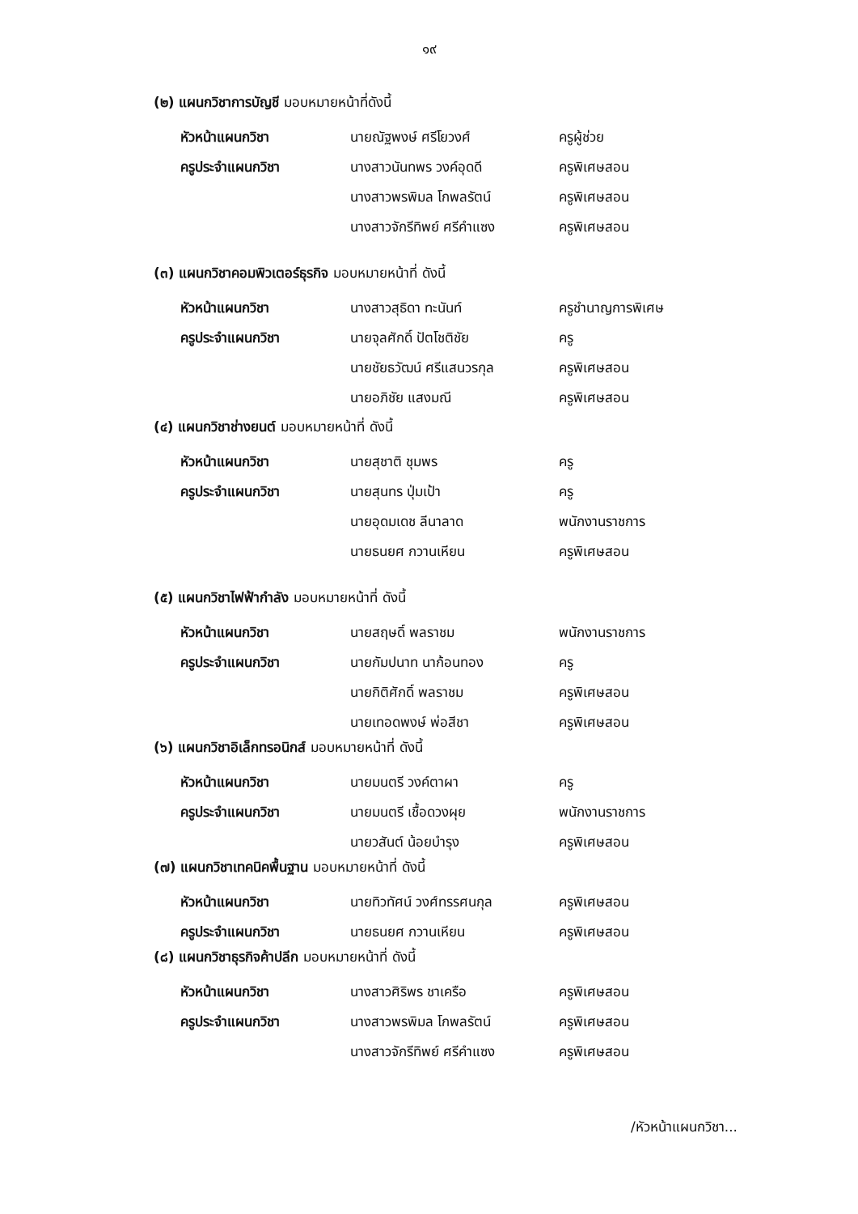๑๙
(๒) แผนกวิชาการบัญชี มอบหมายหน้าที่ดังนี้
หัวหน้าแผนกวิชา นายณัฐพงษ์ ศรีโยวงศ์ ครูผู้ช่วย
ครูประจำแผนกวิชา นางสาวนันทพร วงค์อุดดี ครูพิเศษสอน
นางสาวพรพิมล โกพลรัตน์ ครูพิเศษสอน
นางสาวจักรีทิพย์ ศรีคำแซง ครูพิเศษสอน
(๓) แผนกวิชาคอมพิวเตอร์ธุรกิจ มอบหมายหน้าที่ ดังนี้
หัวหน้าแผนกวิชา นางสาวสุธิดา ทะนันท์ ครูชำนาญการพิเศษ
ครูประจำแผนกวิชา นายจุลศักดิ์ ปัตโชติชัย ครู
นายชัยธวัฒน์ ศรีแสนวรกุล ครูพิเศษสอน
นายอภิชัย แสงมณี ครูพิเศษสอน
(๔) แผนกวิชาช่างยนต์ มอบหมายหน้าที่ ดังนี้
หัวหน้าแผนกวิชา นายสุชาติ ชุมพร ครู
ครูประจำแผนกวิชา นายสุนทร ปุ่มเป้า ครู
นายอุดมเดช ลีนาลาด พนักงานราชการ
นายธนยศ กวานเหียน ครูพิเศษสอน
(๕) แผนกวิชาไฟฟ้ากำลัง มอบหมายหน้าที่ ดังนี้
หัวหน้าแผนกวิชา นายสฤษดิ์ พลราชม พนักงานราชการ
ครูประจำแผนกวิชา นายกัมปนาท นาก้อนทอง ครู
นายกิติศักดิ์ พลราชม ครูพิเศษสอน
นายเทอดพงษ์ พ่อสีชา ครูพิเศษสอน
(๖) แผนกวิชาอิเล็กทรอนิกส์ มอบหมายหน้าที่ ดังนี้
หัวหน้าแผนกวิชา นายมนตรี วงค์ตาผา ครู
ครูประจำแผนกวิชา นายมนตรี เชื้อดวงผุย พนักงานราชการ
นายวสันต์ น้อยบำรุง ครูพิเศษสอน
(๗) แผนกวิชาเทคนิคพื้นฐาน มอบหมายหน้าที่ ดังนี้
หัวหน้าแผนกวิชา นายทิวทัศน์ วงศ์ทรรศนกุล ครูพิเศษสอน
ครูประจำแผนกวิชา นายธนยศ กวานเหียน ครูพิเศษสอน
(๘) แผนกวิชาธุรกิจค้าปลีก มอบหมายหน้าที่ ดังนี้
หัวหน้าแผนกวิชา นางสาวศิริพร ชาเครือ ครูพิเศษสอน
ครูประจำแผนกวิชา นางสาวพรพิมล โกพลรัตน์ ครูพิเศษสอน
นางสาวจักรีทิพย์ ศรีคำแซง ครูพิเศษสอน
/หัวหน้าแผนกวิชา...